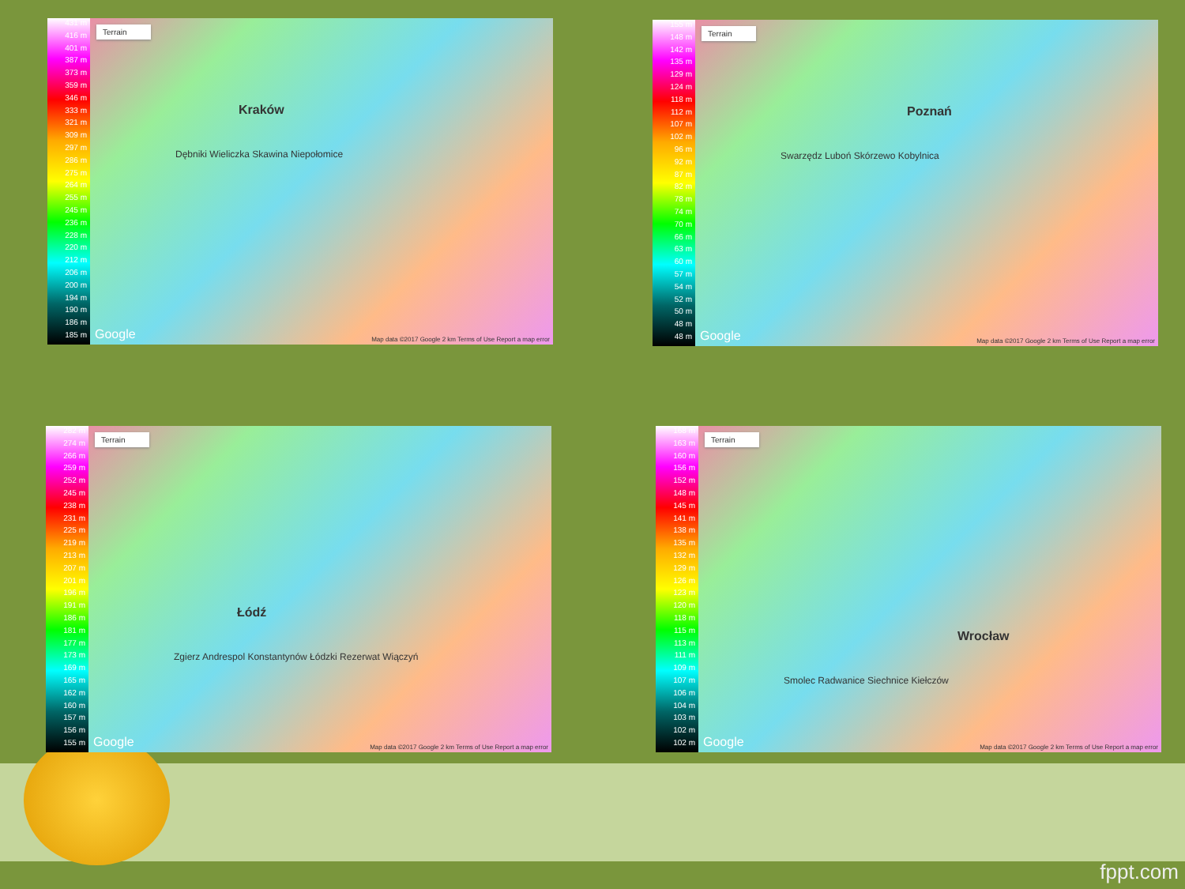431 m
416 m
401 m
387 m
373 m
359 m
346 m
333 m
321 m
309 m
297 m
286 m
275 m
264 m
255 m
245 m
236 m
228 m
220 m
212 m
206 m
200 m
194 m
190 m
186 m
185 m
Terrain
Kraków
Dębniki Wieliczka Skawina Niepołomice
Google Map data ©2017 Google 2 km Terms of Use Report a map error
155 m
148 m
142 m
135 m
129 m
124 m
118 m
112 m
107 m
102 m
96 m
92 m
87 m
82 m
78 m
74 m
70 m
66 m
63 m
60 m
57 m
54 m
52 m
50 m
48 m
48 m
Terrain
Poznań
Swarzędz Luboń Skórzewo Kobylnica
Google Map data ©2017 Google 2 km Terms of Use Report a map error
282 m
274 m
266 m
259 m
252 m
245 m
238 m
231 m
225 m
219 m
213 m
207 m
201 m
196 m
191 m
186 m
181 m
177 m
173 m
169 m
165 m
162 m
160 m
157 m
156 m
155 m
Terrain
Łódź
Zgierz Andrespol Konstantynów Łódzki Rezerwat Wiączyń
Google Map data ©2017 Google 2 km Terms of Use Report a map error
168 m
163 m
160 m
156 m
152 m
148 m
145 m
141 m
138 m
135 m
132 m
129 m
126 m
123 m
120 m
118 m
115 m
113 m
111 m
109 m
107 m
106 m
104 m
103 m
102 m
102 m
Terrain
Wrocław
Smolec Radwanice Siechnice Kiełczów
Google Map data ©2017 Google 2 km Terms of Use Report a map error
fppt.com